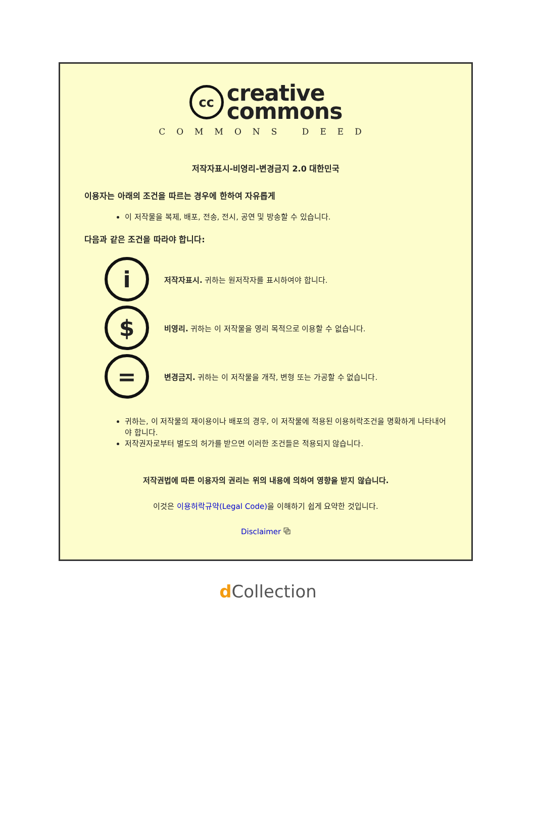cc
creative
commons
COMMONS DEED
저작자표시-비영리-변경금지 2.0 대한민국
이용자는 아래의 조건을 따르는 경우에 한하여 자유롭게
이 저작물을 복제, 배포, 전송, 전시, 공연 및 방송할 수 있습니다.
다음과 같은 조건을 따라야 합니다:
i
저작자표시. 귀하는 원저작자를 표시하여야 합니다.
$
비영리. 귀하는 이 저작물을 영리 목적으로 이용할 수 없습니다.
=
변경금지. 귀하는 이 저작물을 개작, 변형 또는 가공할 수 없습니다.
귀하는, 이 저작물의 재이용이나 배포의 경우, 이 저작물에 적용된 이용허락조건을 명확하게 나타내어야 합니다.
저작권자로부터 별도의 허가를 받으면 이러한 조건들은 적용되지 않습니다.
저작권법에 따른 이용자의 권리는 위의 내용에 의하여 영향을 받지 않습니다.
이것은 이용허락규약(Legal Code) 을 이해하기 쉽게 요약한 것입니다.
Disclaimer ⧉
d Collection